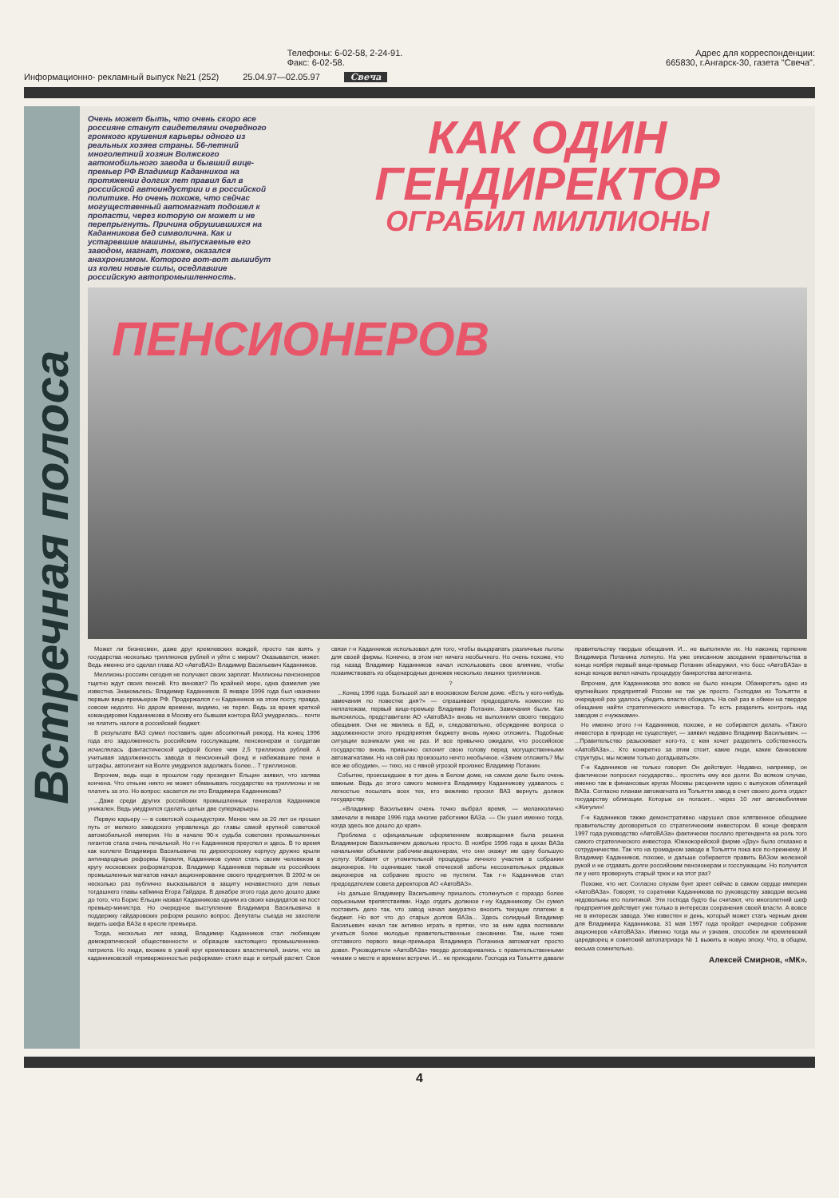Телефоны: 6-02-58, 2-24-91.
Факс: 6-02-58.
Адрес для корреспонденции:
665830, г.Ангарск-30, газета "Свеча".
Информационно- рекламный выпуск №21 (252) 25.04.97—02.05.97 Свеча
Встречная полоса
Очень может быть, что очень скоро все россияне станут свидетелями очередного громкого крушения карьеры одного из реальных хозяев страны. 56-летний многолетний хозяин Волжского автомобильного завода и бывший вице-премьер РФ Владимир Каданников на протяжении долгих лет правил бал в российской автоиндустрии и в российской политике. Но очень похоже, что сейчас могущественный автомагнат подошел к пропасти, через которую он может и не перепрыгнуть. Причина обрушившихся на Каданникова бед символична. Как и устаревшие машины, выпускаемые его заводом, магнат, похоже, оказался анахронизмом. Которого вот-вот вышибут из колеи новые силы, оседлавшие российскую автопромышленность.
КАК ОДИН ГЕНДИРЕКТОР
ОГРАБИЛ МИЛЛИОНЫ
ПЕНСИОНЕРОВ
Может ли бизнесмен, даже друг кремлевских вождей, просто так взять у государства несколько триллионов рублей и уйти с миром? Оказывается, может. Ведь именно это сделал глава АО «АвтоВАЗ» Владимир Васильевич Каданников.
Миллионы россиян сегодня не получают своих зарплат. Миллионы пенсионеров тщетно ждут своих пенсий. Кто виноват? По крайней мере, одна фамилия уже известна. Знакомьтесь: Владимир Каданников. В январе 1996 года был назначен первым вице-премьером РФ. Продержался г-н Каданников на этом посту, правда, совсем недолго. Но даром времени, видимо, не терял. Ведь за время краткой командировки Каданникова в Москву его бывшая контора ВАЗ умудрилась... почти не платить налоги в российский бюджет.
В результате ВАЗ сумел поставить один абсолютный рекорд. На конец 1996 года его задолженность российским госслужащим, пенсионерам и солдатам исчислялась фантастической цифрой более чем 2,5 триллиона рублей. А учитывая задолженность завода в пенсионный фонд и набежавшие пени и штрафы, автогигант на Волге умудрился задолжать более... 7 триллионов.
Впрочем, ведь еще в прошлом году президент Ельцин заявил, что халява кончена. Что отныне никто не может обманывать государство на триллионы и не платить за это. Но вопрос: касается ли это Владимира Каданникова?
...Даже среди других российских промышленных генералов Каданников уникален. Ведь умудрился сделать целых две суперкарьеры.
Первую карьеру — в советской соцындустрии. Менее чем за 20 лет он прошел путь от мелкого заводского управленца до главы самой крупной советской автомобильной империи. Но в начале 90-х судьба советских промышленных гигантов стала очень печальной. Но г-н Каданников преуспел и здесь. В то время как коллеги Владимира Васильевича по директорскому корпусу дружно крыли антинародные реформы Кремля, Каданников сумел стать своим человеком в кругу московских реформаторов. Владимир Каданников первым из российских промышленных магнатов начал акционирование своего предприятия. В 1992-м он несколько раз публично высказывался в защиту ненавистного для левых тогдашнего главы кабмина Егора Гайдара. В декабре этого года дело дошло даже до того, что Борис Ельцин назвал Каданникова одним из своих кандидатов на пост премьер-министра. Но очередное выступление Владимира Васильевича в поддержку гайдаровских реформ решило вопрос. Депутаты съезда не захотели видеть шефа ВАЗа в кресле премьера.
Тогда, несколько лет назад, Владимир Каданников стал любимцем демократической общественности и образцом настоящего промышленника-патриота. Но люди, вхожие в узкий круг кремлевских властителей, знали, что за каданниковской «приверженностью реформам» стоял еще и хитрый расчет. Свои связи г-н Каданников использовал для того, чтобы выцарапать различные льготы для своей фирмы. Конечно, в этом нет ничего необычного. Но очень похоже, что год назад Владимир Каданников начал использовать свое влияние, чтобы позаимствовать из общенародных денежек несколько лишних триллионов.
?
...Конец 1996 года. Большой зал в московском Белом доме. «Есть у кого-нибудь замечания по повестке дня?» — спрашивает председатель комиссии по неплатежам, первый вице-премьер Владимир Потанин. Замечания были. Как выяснилось, представители АО «АвтоВАЗ» вновь не выполнили своего твердого обещания. Они не явились в БД, и, следовательно, обсуждение вопроса о задолженности этого предприятия бюджету вновь нужно отложить. Подобные ситуации возникали уже не раз. И все привычно ожидали, что российское государство вновь привычно склонит свою голову перед могущественными автомагнатами. Но на сей раз произошло нечто необычное. «Зачем отложить? Мы все же обсудим», — тихо, но с явной угрозой произнес Владимир Потанин.
Событие, происшедшее в тот день в Белом доме, на самом деле было очень важным. Ведь до этого самого момента Владимиру Каданникову удавалось с легкостью посылать всех тех, кто вежливо просил ВАЗ вернуть должок государству.
...«Владимир Васильевич очень точно выбрал время, — меланхолично замечали в январе 1996 года многие работники ВАЗа. — Он ушел именно тогда, когда здесь все дошло до края».
Проблема с официальным оформлением возвращения была решена Владимиром Васильевичем довольно просто. В ноябре 1996 года в цехах ВАЗа начальники объявили рабочим-акционерам, что они окажут им одну большую услугу. Избавят от утомительной процедуры личного участия в собрании акционеров. Не оценивших такой отеческой заботы несознательных рядовых акционеров на собрание просто не пустили. Так г-н Каданников стал председателем совета директоров АО «АвтоВАЗ».
Но дальше Владимиру Васильевичу пришлось столкнуться с гораздо более серьезными препятствиями. Надо отдать должное г-ну Каданникову. Он сумел поставить дело так, что завод начал аккуратно вносить текущие платежи в бюджет. Но вот что до старых долгов ВАЗа... Здесь солидный Владимир Васильевич начал так активно играть в прятки, что за ним едва поспевали угнаться более молодые правительственные сановники. Так, ныне тоже отставного первого вице-премьера Владимира Потанина автомагнат просто довел. Руководители «АвтоВАЗа» твердо договаривались с правительственными чинами о месте и времени встречи. И... не приходили. Господа из Тольятти давали правительству твердые обещания. И... не выполняли их. Но наконец терпение Владимира Потанина лопнуло. На уже описанном заседании правительства в конце ноября первый вице-премьер Потанин обнаружил, что босс «АвтоВАЗа» в конце концов велел начать процедуру банкротства автогиганта.
Впрочем, для Каданникова это вовсе не было концом. Обанкротить одно из крупнейших предприятий России не так уж просто. Господам из Тольятти в очередной раз удалось убедить власти обождать. На сей раз в обмен на твердое обещание найти стратегического инвестора. То есть разделить контроль над заводом с «чужаками».
Но именно этого г-н Каданников, похоже, и не собирается делать. «Такого инвестора в природе не существует, — заявил недавно Владимир Васильевич. — ...Правительство разыскивает кого-то, с кем хочет разделить собственность «АвтоВАЗа»... Кто конкретно за этим стоит, какие люди, какие банковские структуры, мы можем только догадываться».
Г-н Каданников не только говорит. Он действует. Недавно, например, он фактически попросил государство... простить ему все долги. Во всяком случае, именно так в финансовых кругах Москвы расценили идею с выпуском облигаций ВАЗа. Согласно планам автомагната из Тольятти завод в счет своего долга отдаст государству облигации. Которые он погасит... через 10 лет автомобилями «Жигули»!
Г-н Каданников также демонстративно нарушил свое клятвенное обещание правительству договориться со стратегическим инвестором. В конце февраля 1997 года руководство «АвтоВАЗа» фактически послало претендента на роль того самого стратегического инвестора. Южнокорейской фирме «Дэу» было отказано в сотрудничестве. Так что на громадном заводе в Тольятти пока все по-прежнему. И Владимир Каданников, похоже, и дальше собирается править ВАЗом железной рукой и не отдавать долги российским пенсионерам и госслужащим. Но получится ли у него провернуть старый трюк и на этот раз?
Похоже, что нет. Согласно слухам бунт зреет сейчас в самом сердце империи «АвтоВАЗа». Говорят, то соратники Каданникова по руководству заводом весьма недовольны его политикой. Эти господа будто бы считают, что многолетний шеф предприятия действует уже только в интересах сохранения своей власти. А вовсе не в интересах завода. Уже известен и день, который может стать черным днем для Владимира Каданникова. 31 мая 1997 года пройдет очередное собрание акционеров «АвтоВАЗа». Именно тогда мы и узнаем, способен ли кремлевский царедворец и советский автопатриарх № 1 выжить в новую эпоху. Что, в общем, весьма сомнительно.
Алексей Смирнов, «МК».
4